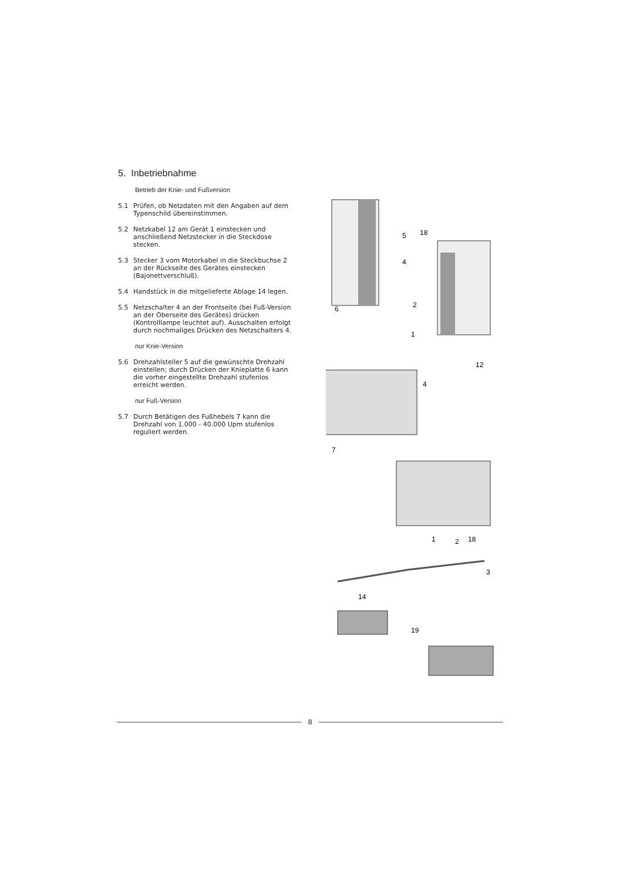5. Inbetriebnahme
Betrieb der Knie- und Fußversion
5.1 Prüfen, ob Netzdaten mit den Angaben auf dem Typenschild übereinstimmen.
5.2 Netzkabel 12 am Gerät 1 einstecken und anschließend Netzstecker in die Steckdose stecken.
5.3 Stecker 3 vom Motorkabel in die Steckbuchse 2 an der Rückseite des Gerätes einstecken (Bajonettverschluß).
5.4 Handstück in die mitgelieferte Ablage 14 legen.
5.5 Netzschalter 4 an der Frontseite (bei Fuß-Version an der Oberseite des Gerätes) drücken (Kontrolllampe leuchtet auf). Ausschalten erfolgt durch nochmaliges Drücken des Netzschalters 4.
nur Knie-Version
5.6 Drehzahlsteller 5 auf die gewünschte Drehzahl einstellen; durch Drücken der Knieplatte 6 kann die vorher eingestellte Drehzahl stufenlos erreicht werden.
nur Fuß-Version
5.7 Durch Betätigen des Fußhebels 7 kann die Drehzahl von 1.000 - 40.000 Upm stufenlos reguliert werden.
5
4
6
18
2
1
4
7
12
1
2
18
3
14
19
8